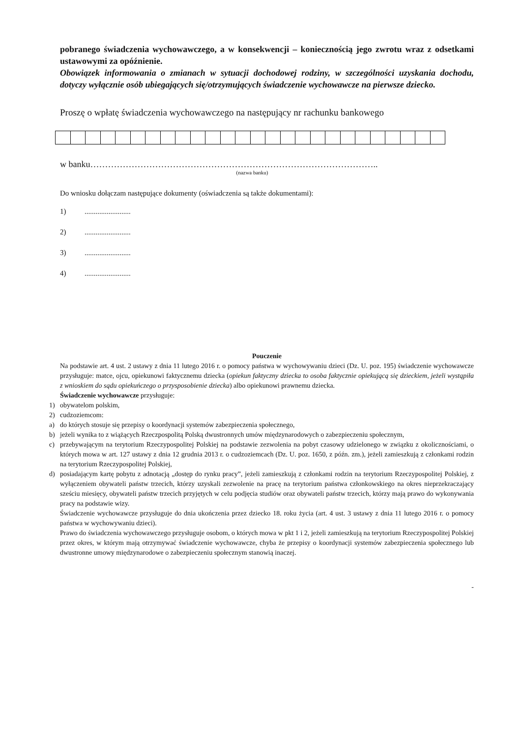pobranego świadczenia wychowawczego, a w konsekwencji – koniecznością jego zwrotu wraz z odsetkami ustawowymi za opóźnienie.
Obowiązek informowania o zmianach w sytuacji dochodowej rodziny, w szczególności uzyskania dochodu, dotyczy wyłącznie osób ubiegających się/otrzymujących świadczenie wychowawcze na pierwsze dziecko.
Proszę o wpłatę świadczenia wychowawczego na następujący nr rachunku bankowego
w banku……………………………………………………………………………………..
(nazwa banku)
Do wniosku dołączam następujące dokumenty (oświadczenia są także dokumentami):
1).........................
2).........................
3).........................
4).........................
Pouczenie
Na podstawie art. 4 ust. 2 ustawy z dnia 11 lutego 2016 r. o pomocy państwa w wychowywaniu dzieci (Dz. U. poz. 195) świadczenie wychowawcze przysługuje: matce, ojcu, opiekunowi faktycznemu dziecka (opiekun faktyczny dziecka to osoba faktycznie opiekującą się dzieckiem, jeżeli wystąpiła z wnioskiem do sądu opiekuńczego o przysposobienie dziecka) albo opiekunowi prawnemu dziecka.
Świadczenie wychowawcze przysługuje:
1) obywatelom polskim,
2) cudzoziemcom:
a) do których stosuje się przepisy o koordynacji systemów zabezpieczenia społecznego,
b) jeżeli wynika to z wiążących Rzeczpospolitą Polską dwustronnych umów międzynarodowych o zabezpieczeniu społecznym,
c) przebywającym na terytorium Rzeczypospolitej Polskiej na podstawie zezwolenia na pobyt czasowy udzielonego w związku z okolicznościami, o których mowa w art. 127 ustawy z dnia 12 grudnia 2013 r. o cudzoziemcach (Dz. U. poz. 1650, z późn. zm.), jeżeli zamieszkują z członkami rodzin na terytorium Rzeczypospolitej Polskiej,
d) posiadającym kartę pobytu z adnotacją „dostęp do rynku pracy”, jeżeli zamieszkują z członkami rodzin na terytorium Rzeczypospolitej Polskiej, z wyłączeniem obywateli państw trzecich, którzy uzyskali zezwolenie na pracę na terytorium państwa członkowskiego na okres nieprzekraczający sześciu miesięcy, obywateli państw trzecich przyjętych w celu podjęcia studiów oraz obywateli państw trzecich, którzy mają prawo do wykonywania pracy na podstawie wizy.
Świadczenie wychowawcze przysługuje do dnia ukończenia przez dziecko 18. roku życia (art. 4 ust. 3 ustawy z dnia 11 lutego 2016 r. o pomocy państwa w wychowywaniu dzieci).
Prawo do świadczenia wychowawczego przysługuje osobom, o których mowa w pkt 1 i 2, jeżeli zamieszkują na terytorium Rzeczypospolitej Polskiej przez okres, w którym mają otrzymywać świadczenie wychowawcze, chyba że przepisy o koordynacji systemów zabezpieczenia społecznego lub dwustronne umowy międzynarodowe o zabezpieczeniu społecznym stanowią inaczej.
-